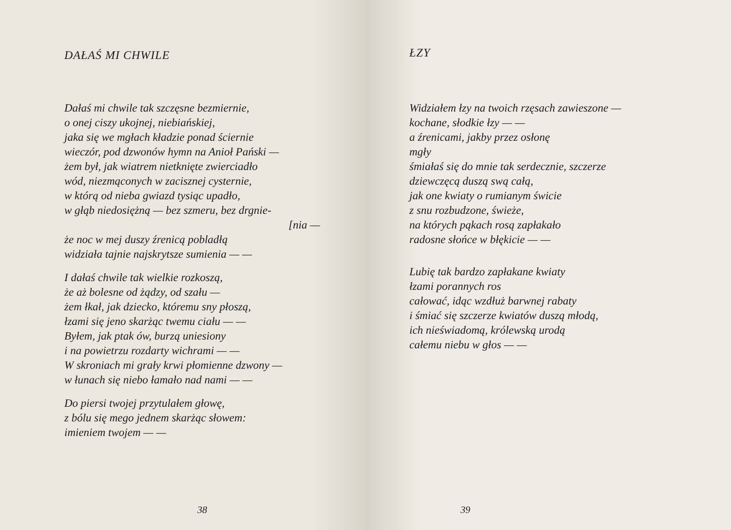DAŁAŚ MI CHWILE
Dałaś mi chwile tak szczęsne bezmiernie,
o onej ciszy ukojnej, niebiańskiej,
jaka się we mgłach kładzie ponad ściernie
wieczór, pod dzwonów hymn na Anioł Pański —
żem był, jak wiatrem nietknięte zwierciadło
wód, niezmąconych w zacisznej cysternie,
w którą od nieba gwiazd tysiąc upadło,
w głąb niedosiężną — bez szmeru, bez drgnie-
[nia —
że noc w mej duszy źrenicą pobladłą
widziała tajnie najskrytsze sumienia — —
I dałaś chwile tak wielkie rozkoszą,
że aż bolesne od żądzy, od szału —
żem łkał, jak dziecko, któremu sny płoszą,
łzami się jeno skarżąc twemu ciału — —
Byłem, jak ptak ów, burzą uniesiony
i na powietrzu rozdarty wichrami — —
W skroniach mi grały krwi płomienne dzwony —
w łunach się niebo łamało nad nami — —
Do piersi twojej przytulałem głowę,
z bólu się mego jednem skarżąc słowem:
imieniem twojem — —
38
ŁZY
Widziałem łzy na twoich rzęsach zawieszone —
kochane, słodkie łzy — —
a źrenicami, jakby przez osłonę
mgły
śmiałaś się do mnie tak serdecznie, szczerze
dziewczęcą duszą swą całą,
jak one kwiaty o rumianym świcie
z snu rozbudzone, świeże,
na których pąkach rosą zapłakało
radosne słońce w błękicie — —
Lubię tak bardzo zapłakane kwiaty
łzami porannych ros
całować, idąc wzdłuż barwnej rabaty
i śmiać się szczerze kwiatów duszą młodą,
ich nieświadomą, królewską urodą
całemu niebu w głos — —
39